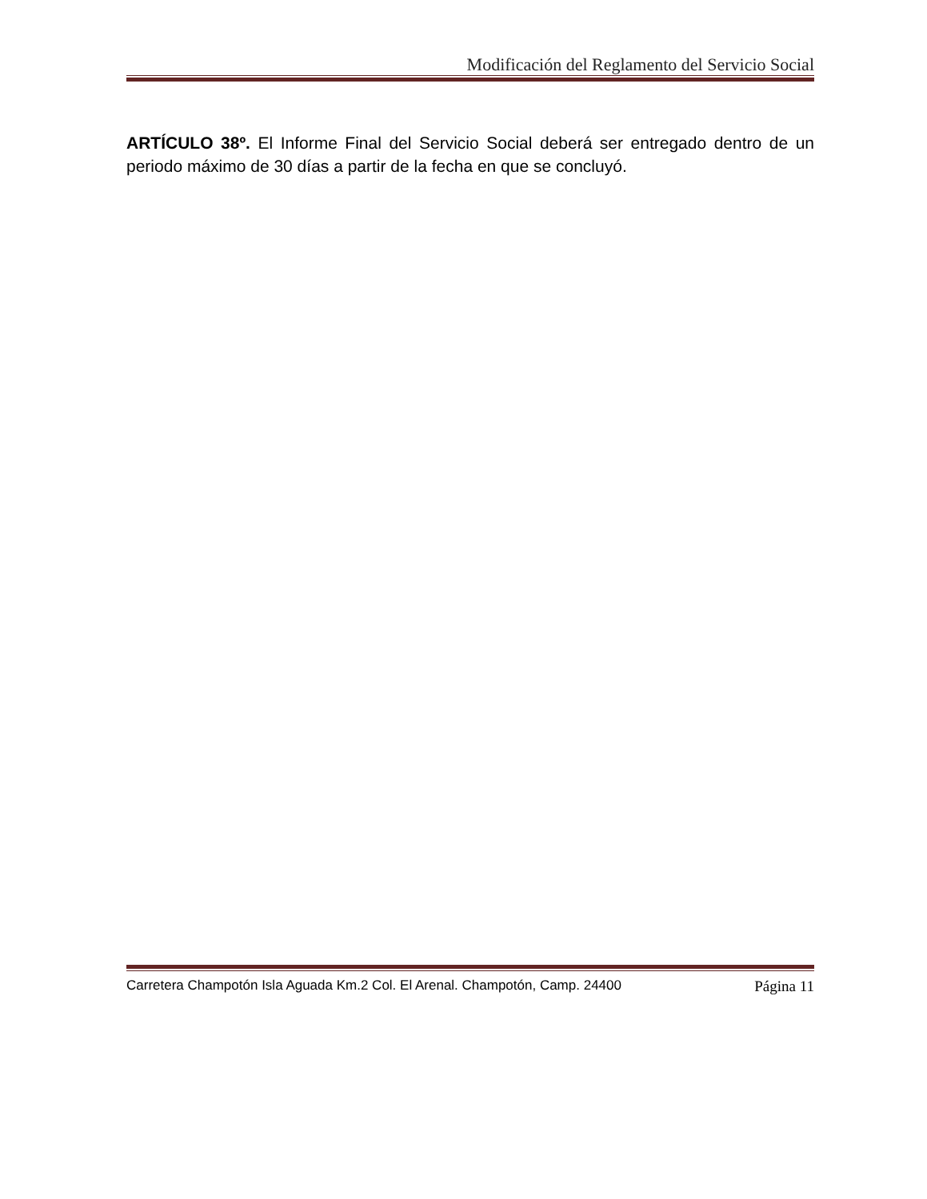Modificación del Reglamento del Servicio Social
ARTÍCULO 38º. El Informe Final del Servicio Social deberá ser entregado dentro de un periodo máximo de 30 días a partir de la fecha en que se concluyó.
Carretera Champotón Isla Aguada Km.2 Col. El Arenal. Champotón, Camp. 24400 Página 11